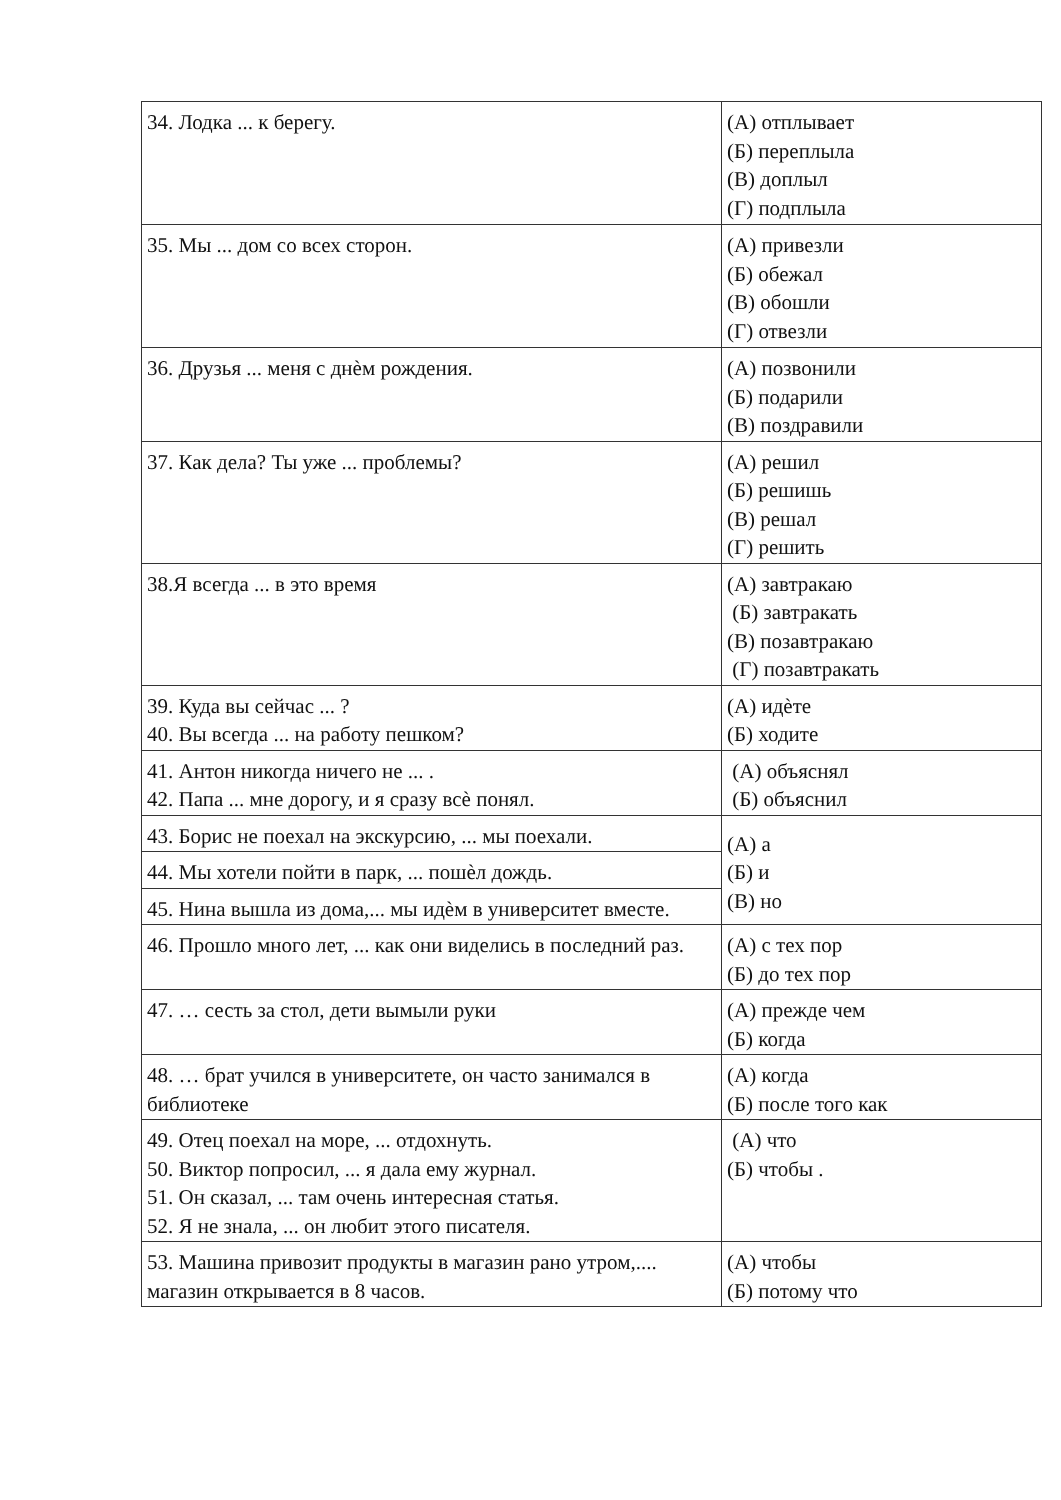| 34. Лодка ... к берегу. | (А) отплывает (Б) переплыла (В) доплыл (Г) подплыла |
| 35. Мы ... дом со всех сторон. | (А) привезли (Б) обежал (В) обошли (Г) отвезли |
| 36. Друзья ... меня с днѐм рождения. | (А) позвонили (Б) подарили (В) поздравили |
| 37. Как дела? Ты уже ... проблемы? | (А) решил (Б) решишь (В) решал (Г) решить |
| 38.Я всегда ... в это время | (А) завтракаю (Б) завтракать (В) позавтракаю (Г) позавтракать |
| 39. Куда вы сейчас ... ? 40. Вы всегда ... на работу пешком? | (А) идѐте (Б) ходите |
| 41. Антон никогда ничего не ... . 42. Папа ... мне дорогу, и я сразу всѐ понял. | (А) объяснял (Б) объяснил |
| 43. Борис не поехал на экскурсию, ... мы поехали. | (А) а (Б) и (В) но |
| 44. Мы хотели пойти в парк, ... пошѐл дождь. | |
| 45. Нина вышла из дома,... мы идѐм в университет вместе. | |
| 46. Прошло много лет, ... как они виделись в последний раз. | (А) с тех пор (Б) до тех пор |
| 47. … сесть за стол, дети вымыли руки | (А) прежде чем (Б) когда |
| 48. … брат учился в университете, он часто занимался в библиотеке | (А) когда (Б) после того как |
| 49. Отец поехал на море, ... отдохнуть. 50. Виктор попросил, ... я дала ему журнал. 51. Он сказал, ... там очень интересная статья. 52. Я не знала, ... он любит этого писателя. | (А) что (Б) чтобы . |
| 53. Машина привозит продукты в магазин рано утром,.... магазин открывается в 8 часов. | (А) чтобы (Б) потому что |